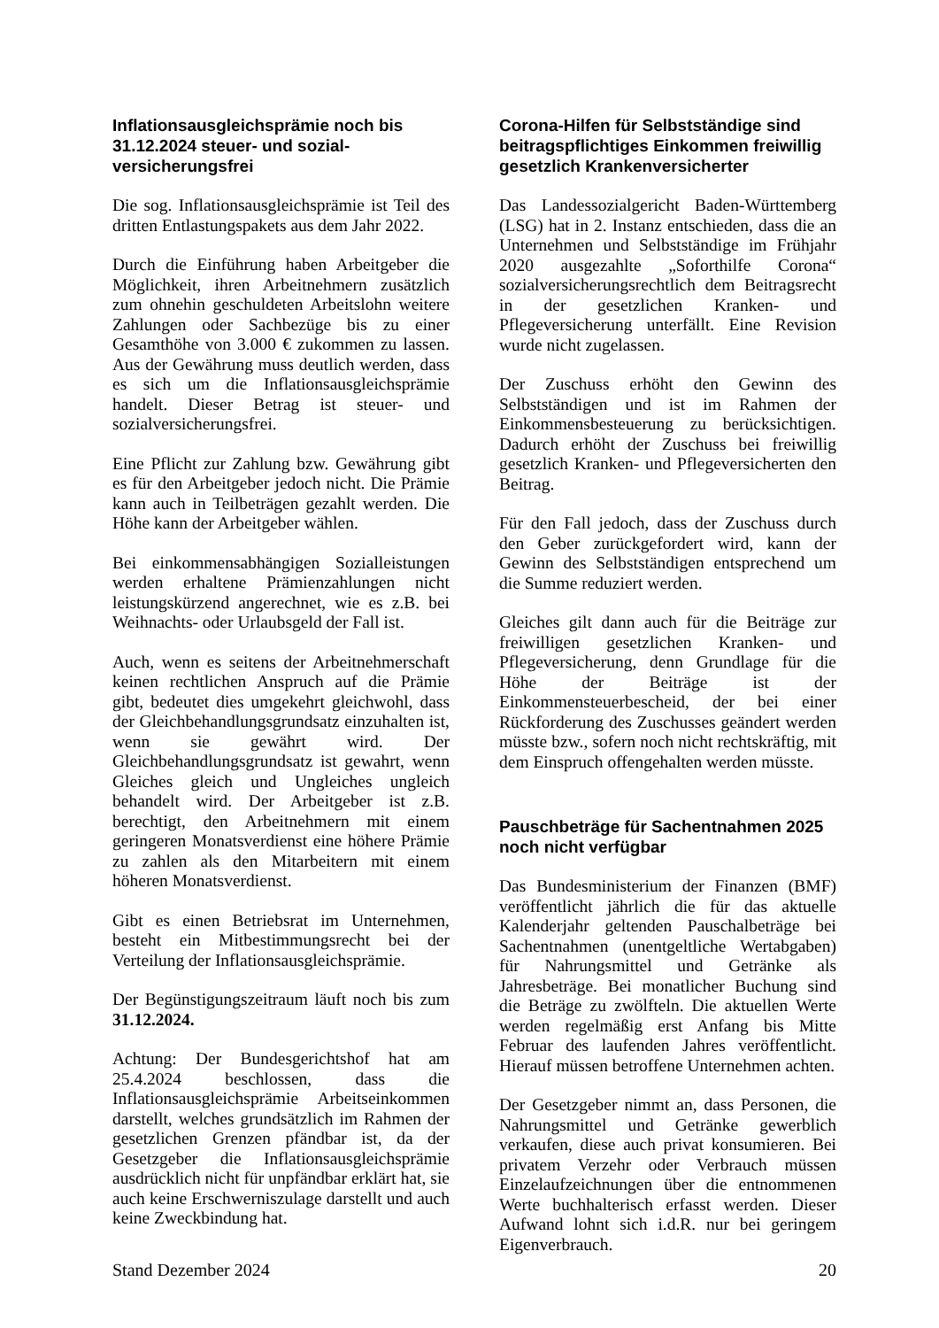Inflationsausgleichsprämie noch bis 31.12.2024 steuer- und sozial­versicherungsfrei
Die sog. Inflationsausgleichsprämie ist Teil des dritten Entlastungspakets aus dem Jahr 2022.
Durch die Einführung haben Arbeitgeber die Möglichkeit, ihren Arbeitnehmern zusätzlich zum ohnehin geschuldeten Arbeitslohn weitere Zahlungen oder Sachbezüge bis zu einer Gesamthöhe von 3.000 € zukommen zu lassen. Aus der Gewährung muss deutlich werden, dass es sich um die Inflationsausgleichsprämie handelt. Dieser Betrag ist steuer- und sozialversicherungsfrei.
Eine Pflicht zur Zahlung bzw. Gewährung gibt es für den Arbeitgeber jedoch nicht. Die Prämie kann auch in Teilbeträgen gezahlt werden. Die Höhe kann der Arbeitgeber wählen.
Bei einkommensabhängigen Sozialleistungen werden erhaltene Prämienzahlungen nicht leistungskürzend angerechnet, wie es z.B. bei Weihnachts- oder Urlaubsgeld der Fall ist.
Auch, wenn es seitens der Arbeitnehmerschaft keinen rechtlichen Anspruch auf die Prämie gibt, bedeutet dies umgekehrt gleichwohl, dass der Gleichbehandlungsgrundsatz einzuhalten ist, wenn sie gewährt wird. Der Gleichbehandlungsgrundsatz ist gewahrt, wenn Gleiches gleich und Ungleiches ungleich behandelt wird. Der Arbeitgeber ist z.B. berechtigt, den Arbeitnehmern mit einem geringeren Monatsverdienst eine höhere Prämie zu zahlen als den Mitarbeitern mit einem höheren Monatsverdienst.
Gibt es einen Betriebsrat im Unternehmen, besteht ein Mitbestimmungsrecht bei der Verteilung der Inflationsausgleichsprämie.
Der Begünstigungszeitraum läuft noch bis zum 31.12.2024.
Achtung: Der Bundesgerichtshof hat am 25.4.2024 beschlossen, dass die Inflationsausgleichsprämie Arbeitseinkommen darstellt, welches grundsätzlich im Rahmen der gesetzlichen Grenzen pfändbar ist, da der Gesetzgeber die Inflationsausgleichsprämie ausdrücklich nicht für unpfändbar erklärt hat, sie auch keine Erschwerniszulage darstellt und auch keine Zweckbindung hat.
Corona-Hilfen für Selbstständige sind beitragspflichtiges Einkommen freiwillig gesetzlich Krankenversicherter
Das Landessozialgericht Baden-Württemberg (LSG) hat in 2. Instanz entschieden, dass die an Unternehmen und Selbstständige im Frühjahr 2020 ausgezahlte „Soforthilfe Corona“ sozialversicherungsrechtlich dem Beitragsrecht in der gesetzlichen Kranken- und Pflegeversicherung unterfällt. Eine Revision wurde nicht zugelassen.
Der Zuschuss erhöht den Gewinn des Selbstständigen und ist im Rahmen der Einkommensbesteuerung zu berücksichtigen. Dadurch erhöht der Zuschuss bei freiwillig gesetzlich Kranken- und Pflegeversicherten den Beitrag.
Für den Fall jedoch, dass der Zuschuss durch den Geber zurückgefordert wird, kann der Gewinn des Selbstständigen entsprechend um die Summe reduziert werden.
Gleiches gilt dann auch für die Beiträge zur freiwilligen gesetzlichen Kranken- und Pflegeversicherung, denn Grundlage für die Höhe der Beiträge ist der Einkommensteuerbescheid, der bei einer Rückforderung des Zuschusses geändert werden müsste bzw., sofern noch nicht rechtskräftig, mit dem Einspruch offengehalten werden müsste.
Pauschbeträge für Sachentnahmen 2025 noch nicht verfügbar
Das Bundesministerium der Finanzen (BMF) veröffentlicht jährlich die für das aktuelle Kalenderjahr geltenden Pauschalbeträge bei Sachentnahmen (unentgeltliche Wertabgaben) für Nahrungsmittel und Getränke als Jahresbeträge. Bei monatlicher Buchung sind die Beträge zu zwölfteln. Die aktuellen Werte werden regelmäßig erst Anfang bis Mitte Februar des laufenden Jahres veröffentlicht. Hierauf müssen betroffene Unternehmen achten.
Der Gesetzgeber nimmt an, dass Personen, die Nahrungsmittel und Getränke gewerblich verkaufen, diese auch privat konsumieren. Bei privatem Verzehr oder Verbrauch müssen Einzelaufzeichnungen über die entnommenen Werte buchhalterisch erfasst werden. Dieser Aufwand lohnt sich i.d.R. nur bei geringem Eigenverbrauch.
Stand Dezember 2024 20